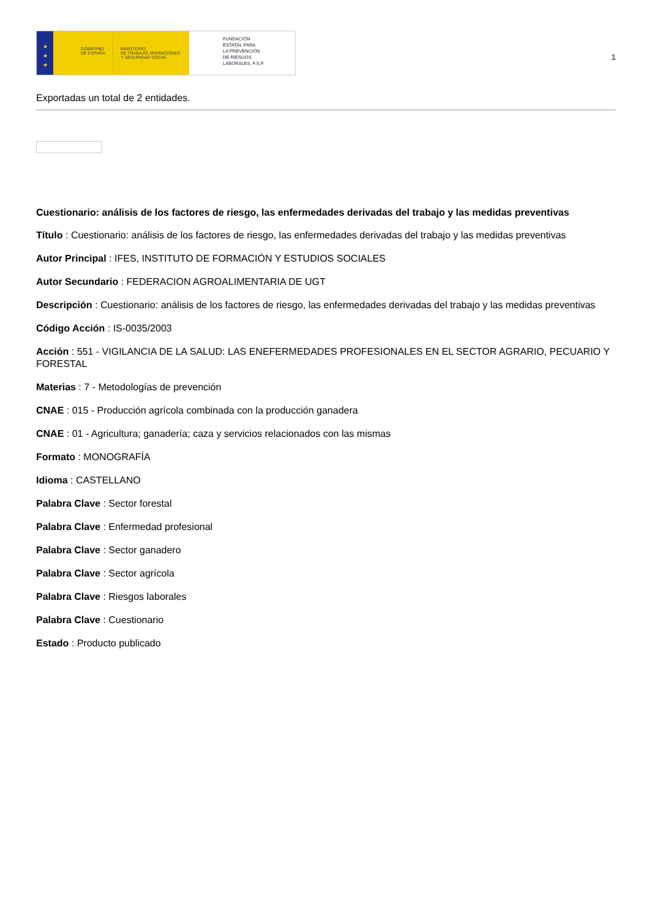★
★
★
GOBIERNO
DE ESPAÑA
MINISTERIO
DE TRABAJO, MIGRACIONES
Y SEGURIDAD SOCIAL
FUNDACIÓN
ESTATAL PARA
LA PREVENCIÓN
DE RIESGOS
LABORALES, F.S.P.
1
Exportadas un total de 2 entidades.
Cuestionario: análisis de los factores de riesgo, las enfermedades derivadas del trabajo y las medidas preventivas
Título : Cuestionario: análisis de los factores de riesgo, las enfermedades derivadas del trabajo y las medidas preventivas
Autor Principal : IFES, INSTITUTO DE FORMACIÓN Y ESTUDIOS SOCIALES
Autor Secundario : FEDERACION AGROALIMENTARIA DE UGT
Descripción : Cuestionario: análisis de los factores de riesgo, las enfermedades derivadas del trabajo y las medidas preventivas
Código Acción : IS-0035/2003
Acción : 551 - VIGILANCIA DE LA SALUD: LAS ENEFERMEDADES PROFESIONALES EN EL SECTOR AGRARIO, PECUARIO Y FORESTAL
Materias : 7 - Metodologías de prevención
CNAE : 015 - Producción agrícola combinada con la producción ganadera
CNAE : 01 - Agricultura; ganadería; caza y servicios relacionados con las mismas
Formato : MONOGRAFÍA
Idioma : CASTELLANO
Palabra Clave : Sector forestal
Palabra Clave : Enfermedad profesional
Palabra Clave : Sector ganadero
Palabra Clave : Sector agrícola
Palabra Clave : Riesgos laborales
Palabra Clave : Cuestionario
Estado : Producto publicado